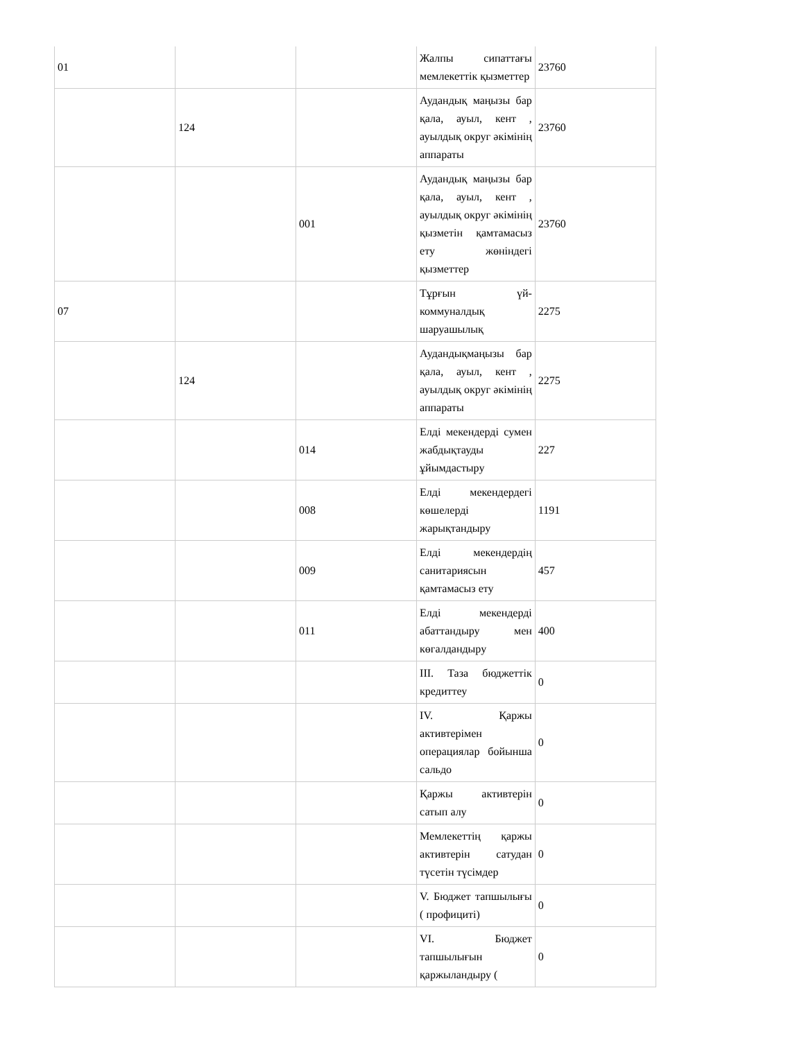| 01 | | | Жалпы сипаттағы мемлекеттік қызметтер | 23760 |
| | 124 | | Аудандық маңызы бар қала, ауыл, кент , ауылдық округ әкімінің аппараты | 23760 |
| | | 001 | Аудандық маңызы бар қала, ауыл, кент , ауылдық округ әкімінің қызметін қамтамасыз ету жөніндегі қызметтер | 23760 |
| 07 | | | Тұрғын үй-коммуналдық шаруашылық | 2275 |
| | 124 | | Аудандықмаңызы бар қала, ауыл, кент , ауылдық округ әкімінің аппараты | 2275 |
| | | 014 | Елді мекендерді сумен жабдықтауды ұйымдастыру | 227 |
| | | 008 | Елді мекендердегі көшелерді жарықтандыру | 1191 |
| | | 009 | Елді мекендердің санитариясын қамтамасыз ету | 457 |
| | | 011 | Елді мекендерді абаттандыру мен көгалдандыру | 400 |
| | | | III. Таза бюджеттік кредиттеу | 0 |
| | | | IV. Қаржы активтерімен операциялар бойынша сальдо | 0 |
| | | | Қаржы активтерін сатып алу | 0 |
| | | | Мемлекеттің қаржы активтерін сатудан түсетін түсімдер | 0 |
| | | | V. Бюджет тапшылығы ( профициті) | 0 |
| | | | VI. Бюджет тапшылығын қаржыландыру ( | 0 |